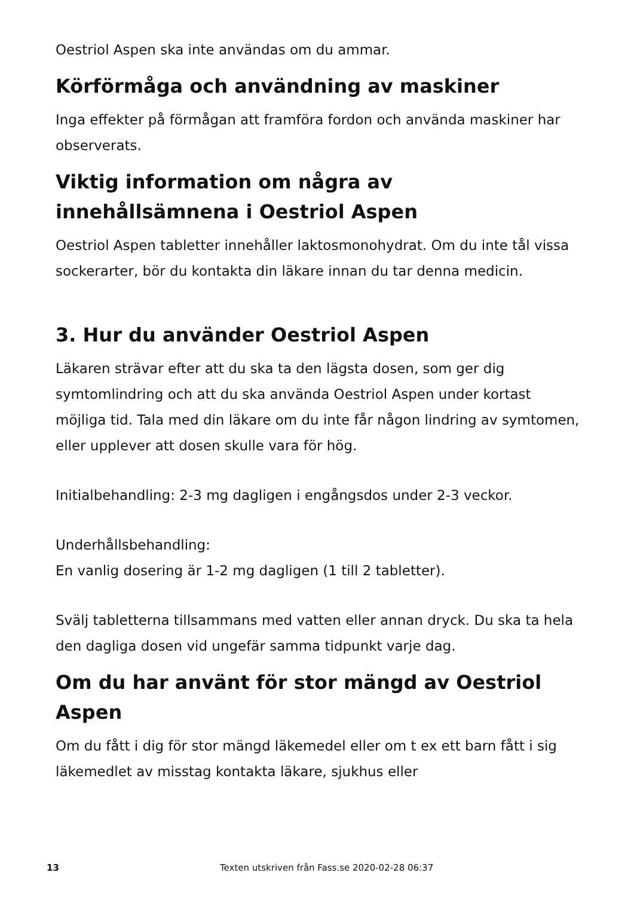Oestriol Aspen ska inte användas om du ammar.
Körförmåga och användning av maskiner
Inga effekter på förmågan att framföra fordon och använda maskiner har observerats.
Viktig information om några av innehållsämnena i Oestriol Aspen
Oestriol Aspen tabletter innehåller laktosmonohydrat. Om du inte tål vissa sockerarter, bör du kontakta din läkare innan du tar denna medicin.
3. Hur du använder Oestriol Aspen
Läkaren strävar efter att du ska ta den lägsta dosen, som ger dig symtomlindring och att du ska använda Oestriol Aspen under kortast möjliga tid. Tala med din läkare om du inte får någon lindring av symtomen, eller upplever att dosen skulle vara för hög.
Initialbehandling: 2-3 mg dagligen i engångsdos under 2-3 veckor.
Underhållsbehandling:
En vanlig dosering är 1-2 mg dagligen (1 till 2 tabletter).
Svälj tabletterna tillsammans med vatten eller annan dryck. Du ska ta hela den dagliga dosen vid ungefär samma tidpunkt varje dag.
Om du har använt för stor mängd av Oestriol Aspen
Om du fått i dig för stor mängd läkemedel eller om t ex ett barn fått i sig läkemedlet av misstag kontakta läkare, sjukhus eller
13 Texten utskriven från Fass.se 2020-02-28 06:37